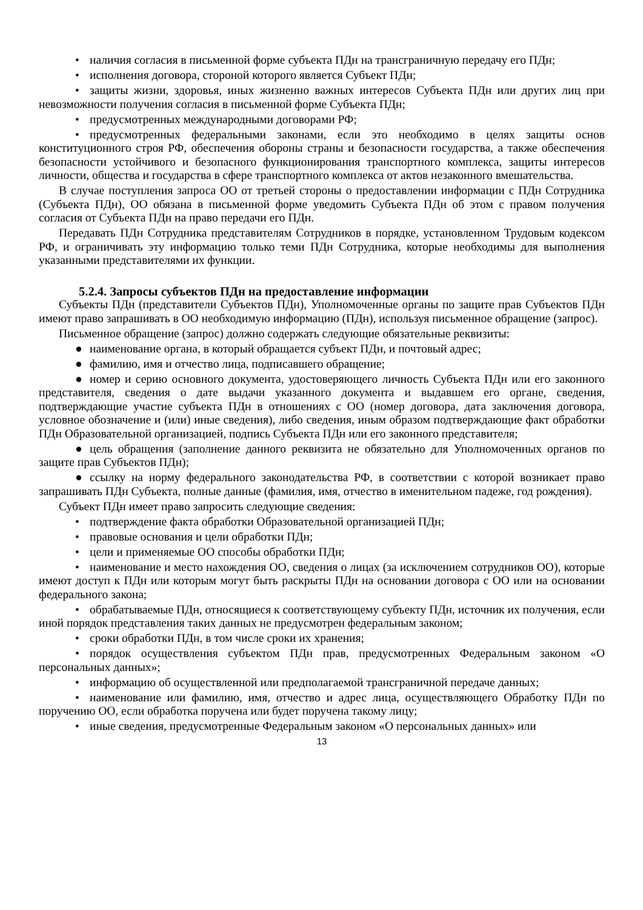• наличия согласия в письменной форме субъекта ПДн на трансграничную передачу его ПДн;
• исполнения договора, стороной которого является Субъект ПДн;
• защиты жизни, здоровья, иных жизненно важных интересов Субъекта ПДн или других лиц при невозможности получения согласия в письменной форме Субъекта ПДн;
• предусмотренных международными договорами РФ;
• предусмотренных федеральными законами, если это необходимо в целях защиты основ конституционного строя РФ, обеспечения обороны страны и безопасности государства, а также обеспечения безопасности устойчивого и безопасного функционирования транспортного комплекса, защиты интересов личности, общества и государства в сфере транспортного комплекса от актов незаконного вмешательства.
В случае поступления запроса ОО от третьей стороны о предоставлении информации с ПДн Сотрудника (Субъекта ПДн), ОО обязана в письменной форме уведомить Субъекта ПДн об этом с правом получения согласия от Субъекта ПДн на право передачи его ПДн.
Передавать ПДн Сотрудника представителям Сотрудников в порядке, установленном Трудовым кодексом РФ, и ограничивать эту информацию только теми ПДн Сотрудника, которые необходимы для выполнения указанными представителями их функции.
5.2.4. Запросы субъектов ПДн на предоставление информации
Субъекты ПДн (представители Субъектов ПДн), Уполномоченные органы по защите прав Субъектов ПДн имеют право запрашивать в ОО необходимую информацию (ПДн), используя письменное обращение (запрос).
Письменное обращение (запрос) должно содержать следующие обязательные реквизиты:
● наименование органа, в который обращается субъект ПДн, и почтовый адрес;
● фамилию, имя и отчество лица, подписавшего обращение;
● номер и серию основного документа, удостоверяющего личность Субъекта ПДн или его законного представителя, сведения о дате выдачи указанного документа и выдавшем его органе, сведения, подтверждающие участие субъекта ПДн в отношениях с ОО (номер договора, дата заключения договора, условное обозначение и (или) иные сведения), либо сведения, иным образом подтверждающие факт обработки ПДн Образовательной организацией, подпись Субъекта ПДн или его законного представителя;
● цель обращения (заполнение данного реквизита не обязательно для Уполномоченных органов по защите прав Субъектов ПДн);
● ссылку на норму федерального законодательства РФ, в соответствии с которой возникает право запрашивать ПДн Субъекта, полные данные (фамилия, имя, отчество в именительном падеже, год рождения).
Субъект ПДн имеет право запросить следующие сведения:
• подтверждение факта обработки Образовательной организацией ПДн;
• правовые основания и цели обработки ПДн;
• цели и применяемые ОО способы обработки ПДн;
• наименование и место нахождения ОО, сведения о лицах (за исключением сотрудников ОО), которые имеют доступ к ПДн или которым могут быть раскрыты ПДн на основании договора с ОО или на основании федерального закона;
• обрабатываемые ПДн, относящиеся к соответствующему субъекту ПДн, источник их получения, если иной порядок представления таких данных не предусмотрен федеральным законом;
• сроки обработки ПДн, в том числе сроки их хранения;
• порядок осуществления субъектом ПДн прав, предусмотренных Федеральным законом «О персональных данных»;
• информацию об осуществленной или предполагаемой трансграничной передаче данных;
• наименование или фамилию, имя, отчество и адрес лица, осуществляющего Обработку ПДн по поручению ОО, если обработка поручена или будет поручена такому лицу;
• иные сведения, предусмотренные Федеральным законом «О персональных данных» или
13